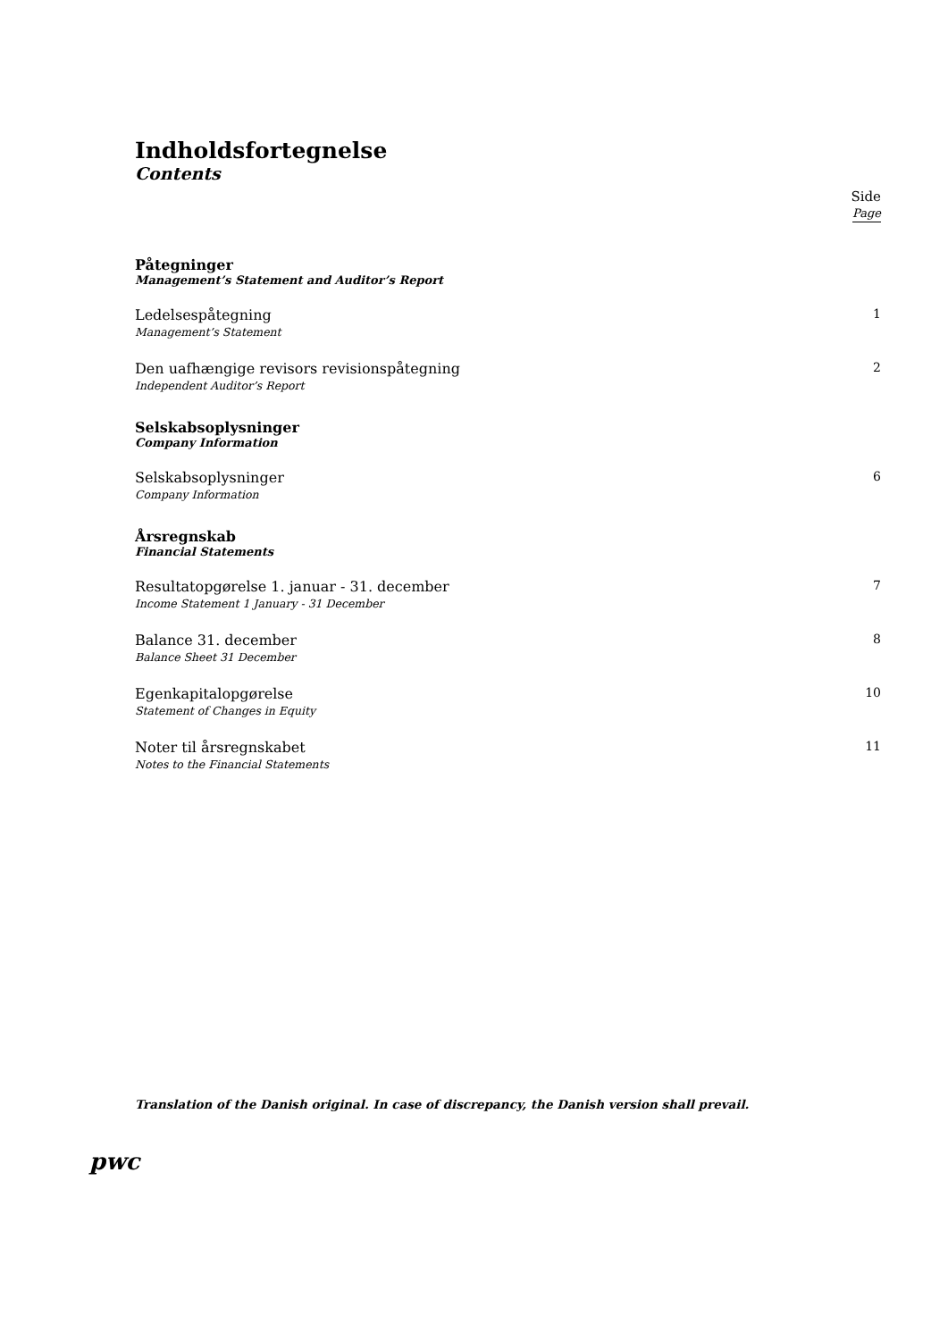Indholdsfortegnelse
Contents
Side
Page
Påtegninger
Management’s Statement and Auditor’s Report
Ledelsespåtegning
Management’s Statement
1
Den uafhængige revisors revisionspåtegning
Independent Auditor’s Report
2
Selskabsoplysninger
Company Information
Selskabsoplysninger
Company Information
6
Årsregnskab
Financial Statements
Resultatopgørelse 1. januar - 31. december
Income Statement 1 January - 31 December
7
Balance 31. december
Balance Sheet 31 December
8
Egenkapitalopgørelse
Statement of Changes in Equity
10
Noter til årsregnskabet
Notes to the Financial Statements
11
Translation of the Danish original. In case of discrepancy, the Danish version shall prevail.
pwc